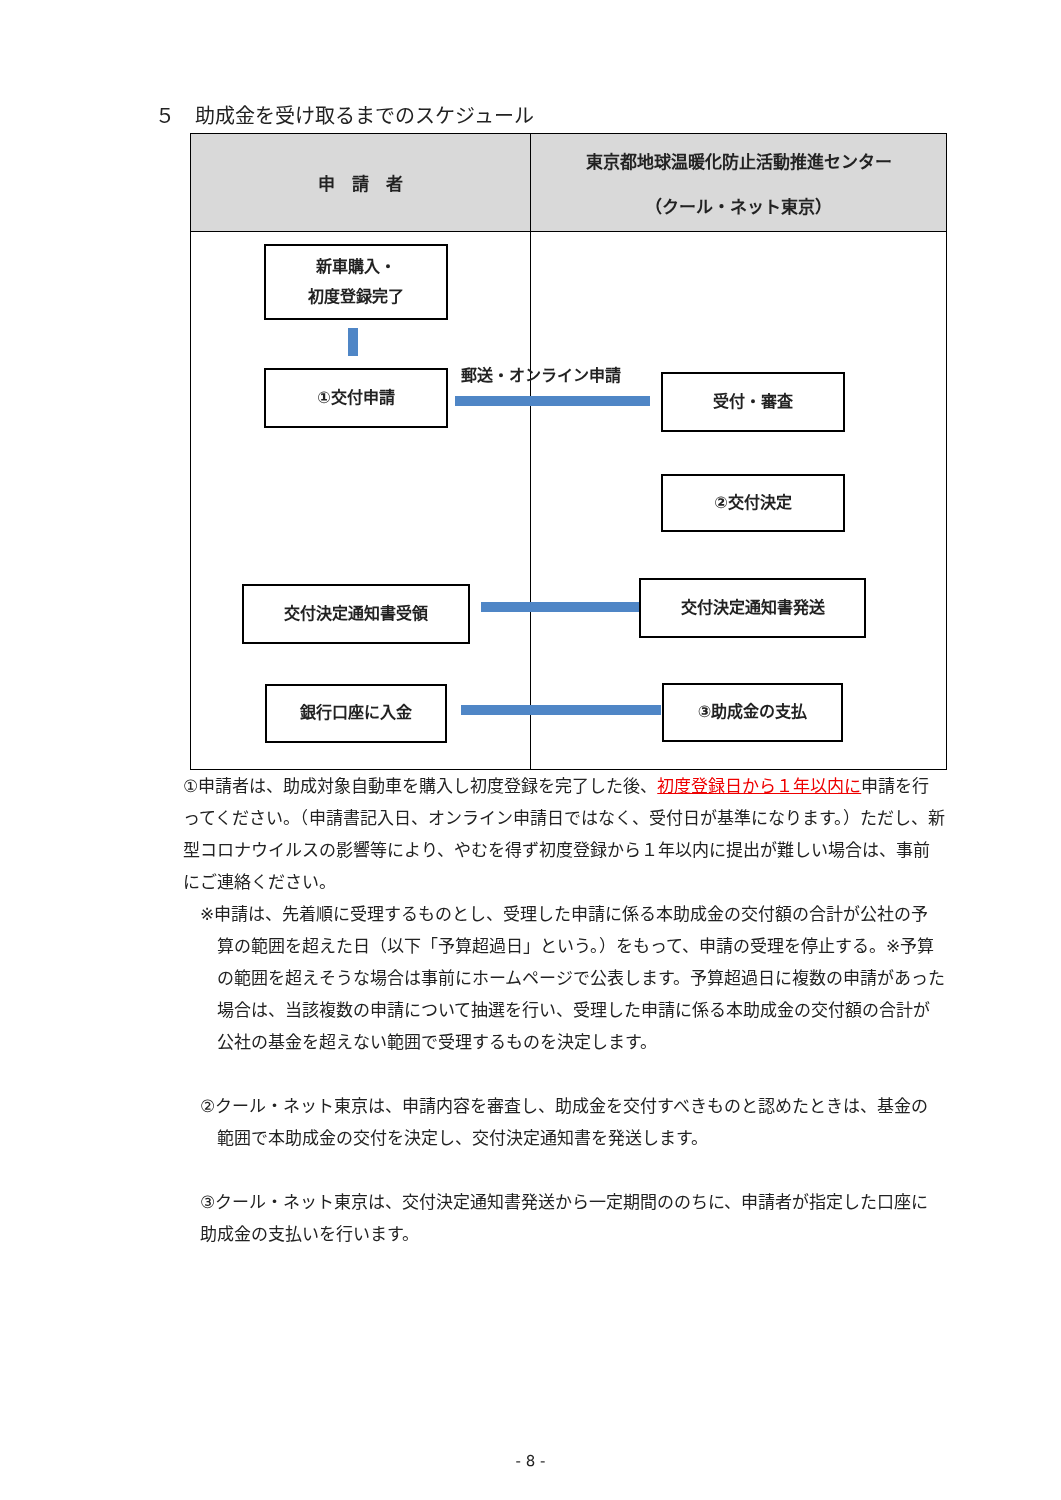５　助成金を受け取るまでのスケジュール
| 申 請 者 | 東京都地球温暖化防止活動推進センター （クール・ネット東京） |
| --- | --- |
| 新車購入・ 初度登録完了 ①交付申請 交付決定通知書受領 銀行口座に入金 郵送・オンライン申請 | 受付・審査 ②交付決定 交付決定通知書発送 ③助成金の支払 |
①申請者は、助成対象自動車を購入し初度登録を完了した後、初度登録日から１年以内に申請を行ってください。（申請書記入日、オンライン申請日ではなく、受付日が基準になります。）ただし、新型コロナウイルスの影響等により、やむを得ず初度登録から１年以内に提出が難しい場合は、事前にご連絡ください。
※申請は、先着順に受理するものとし、受理した申請に係る本助成金の交付額の合計が公社の予算の範囲を超えた日（以下「予算超過日」という。）をもって、申請の受理を停止する。※予算の範囲を超えそうな場合は事前にホームページで公表します。予算超過日に複数の申請があった場合は、当該複数の申請について抽選を行い、受理した申請に係る本助成金の交付額の合計が公社の基金を超えない範囲で受理するものを決定します。
②クール・ネット東京は、申請内容を審査し、助成金を交付すべきものと認めたときは、基金の範囲で本助成金の交付を決定し、交付決定通知書を発送します。
③クール・ネット東京は、交付決定通知書発送から一定期間ののちに、申請者が指定した口座に助成金の支払いを行います。
- 8 -